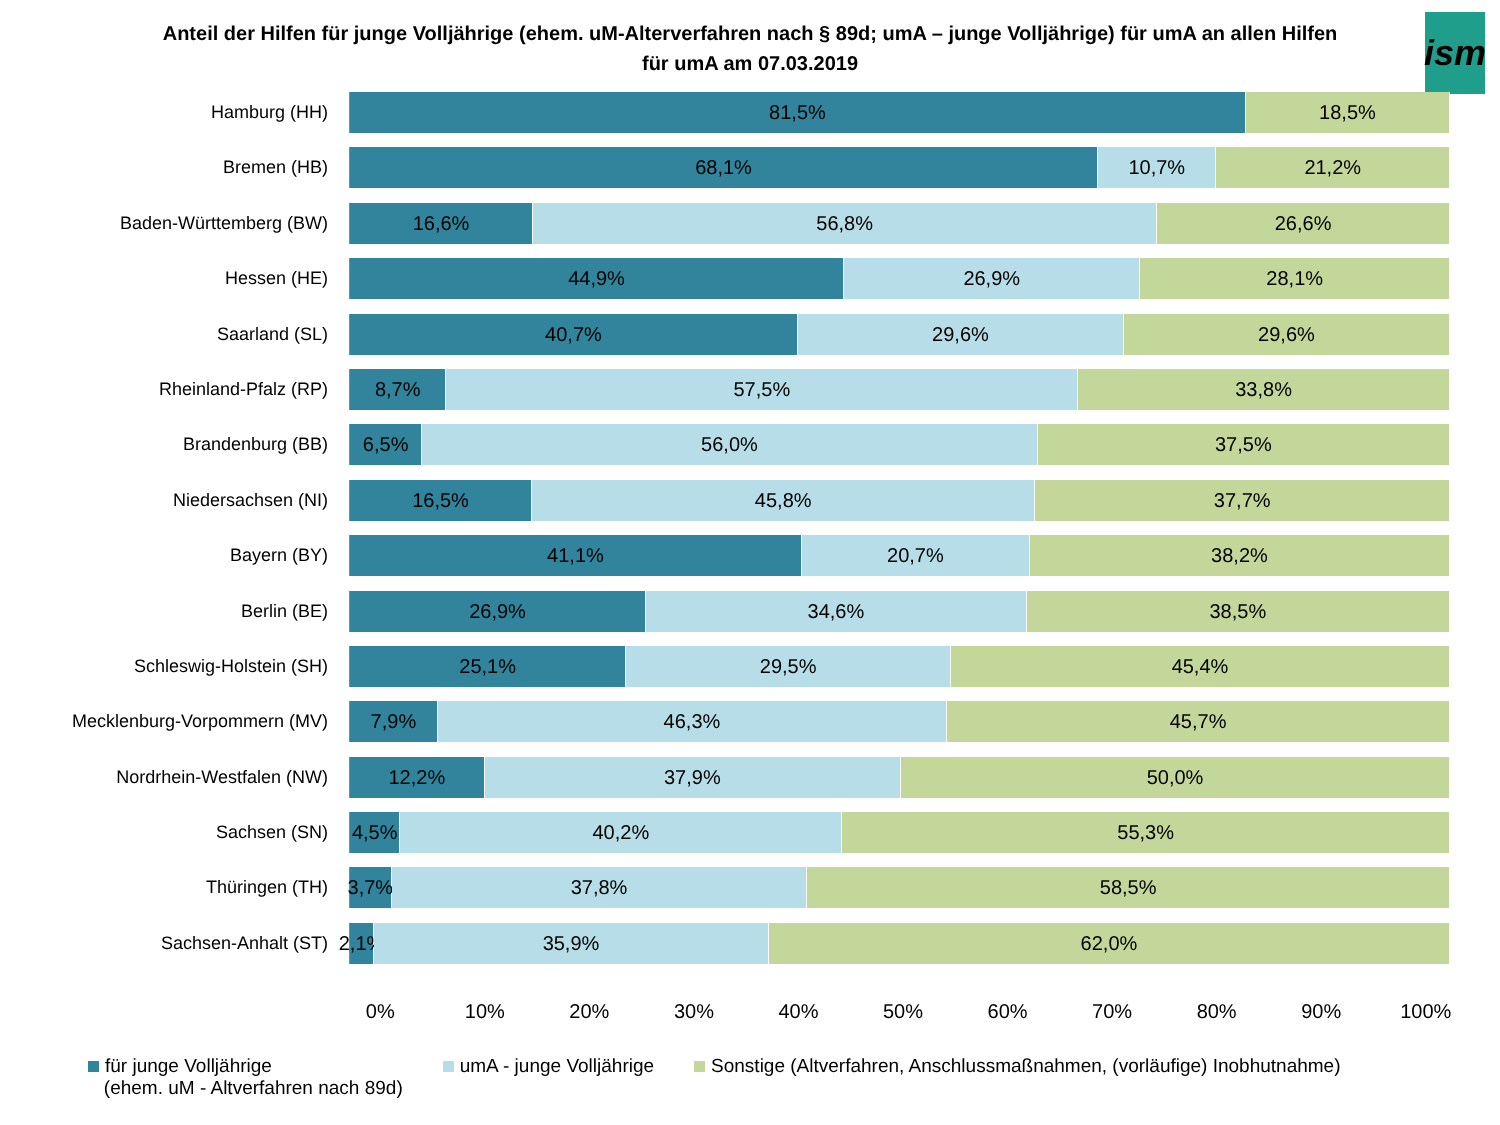Anteil der Hilfen für junge Volljährige (ehem. uM-Alterverfahren nach § 89d; umA – junge Volljährige) für umA an allen Hilfen für umA am 07.03.2019
ism
Hamburg (HH)
81,5% 18,5%
Bremen (HB)
68,1% 10,7% 21,2%
Baden-Württemberg (BW)
16,6% 56,8% 26,6%
Hessen (HE)
44,9% 26,9% 28,1%
Saarland (SL)
40,7% 29,6% 29,6%
Rheinland-Pfalz (RP)
8,7% 57,5% 33,8%
Brandenburg (BB)
6,5% 56,0% 37,5%
Niedersachsen (NI)
16,5% 45,8% 37,7%
Bayern (BY)
41,1% 20,7% 38,2%
Berlin (BE)
26,9% 34,6% 38,5%
Schleswig-Holstein (SH)
25,1% 29,5% 45,4%
Mecklenburg-Vorpommern (MV)
7,9% 46,3% 45,7%
Nordrhein-Westfalen (NW)
12,2% 37,9% 50,0%
Sachsen (SN)
4,5% 40,2% 55,3%
Thüringen (TH)
3,7% 37,8% 58,5%
Sachsen-Anhalt (ST)
2,1% 35,9% 62,0%
0% 10% 20% 30% 40% 50% 60% 70% 80% 90% 100%
für junge Volljährige
(ehem. uM - Altverfahren nach 89d)
umA - junge Volljährige Sonstige (Altverfahren, Anschlussmaßnahmen, (vorläufige) Inobhutnahme)